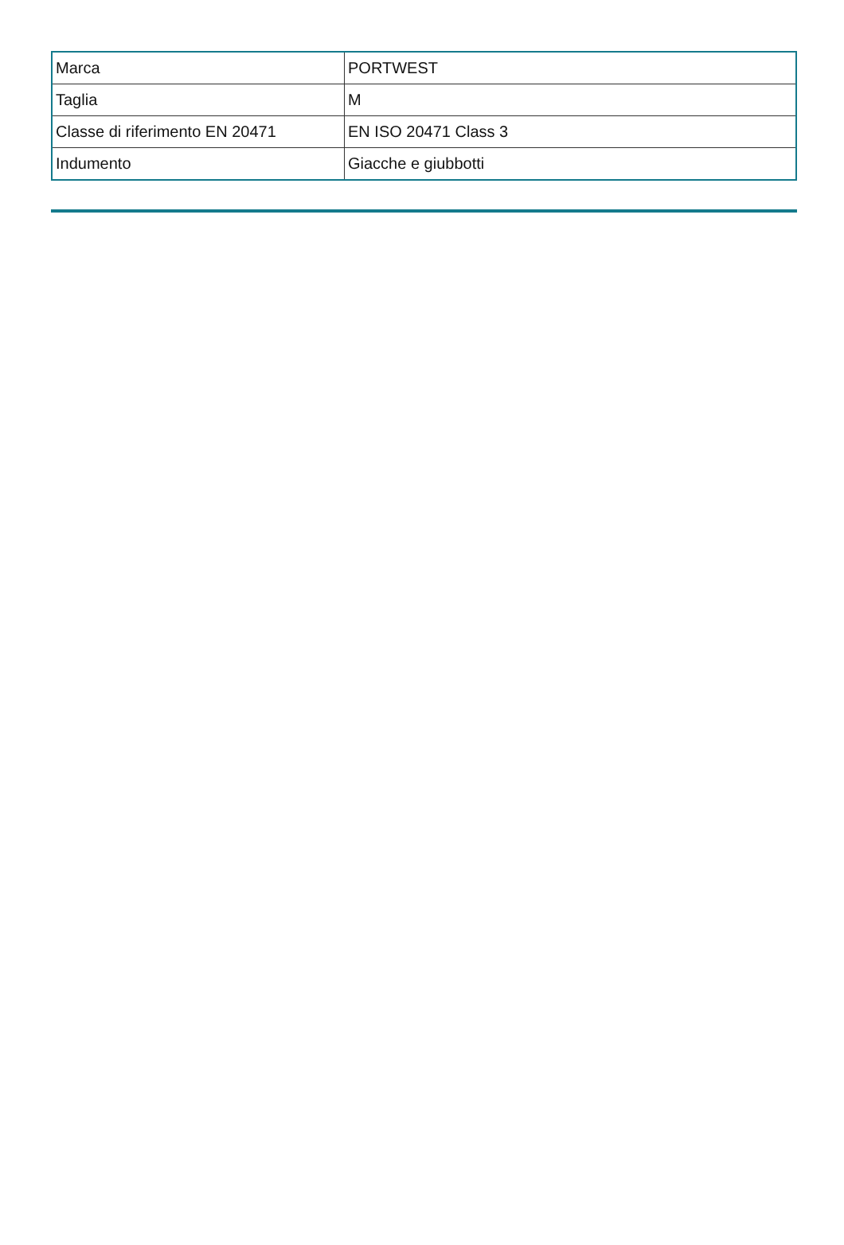| Marca | PORTWEST |
| Taglia | M |
| Classe di riferimento EN 20471 | EN ISO 20471 Class 3 |
| Indumento | Giacche e giubbotti |